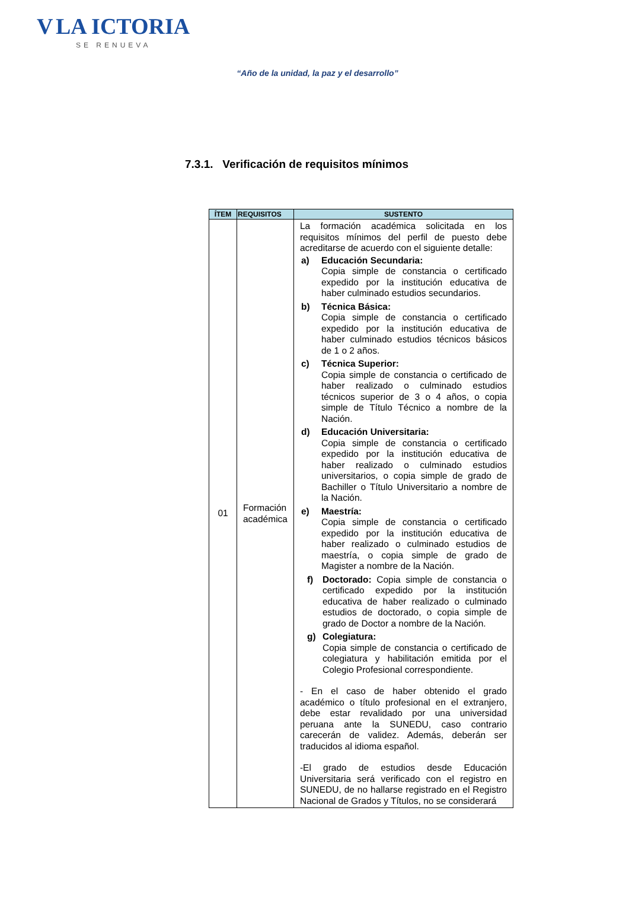V LA ICTORIA
SE RENUEVA
“Año de la unidad, la paz y el desarrollo”
7.3.1. Verificación de requisitos mínimos
| ÍTEM | REQUISITOS | SUSTENTO |
| --- | --- | --- |
| 01 | Formación académica | La formación académica solicitada en los requisitos mínimos del perfil de puesto debe acreditarse de acuerdo con el siguiente detalle: a) Educación Secundaria: Copia simple de constancia o certificado expedido por la institución educativa de haber culminado estudios secundarios. b) Técnica Básica: Copia simple de constancia o certificado expedido por la institución educativa de haber culminado estudios técnicos básicos de 1 o 2 años. c) Técnica Superior: Copia simple de constancia o certificado de haber realizado o culminado estudios técnicos superior de 3 o 4 años, o copia simple de Título Técnico a nombre de la Nación. d) Educación Universitaria: Copia simple de constancia o certificado expedido por la institución educativa de haber realizado o culminado estudios universitarios, o copia simple de grado de Bachiller o Título Universitario a nombre de la Nación. e) Maestría: Copia simple de constancia o certificado expedido por la institución educativa de haber realizado o culminado estudios de maestría, o copia simple de grado de Magister a nombre de la Nación. f) Doctorado: Copia simple de constancia o certificado expedido por la institución educativa de haber realizado o culminado estudios de doctorado, o copia simple de grado de Doctor a nombre de la Nación. g) Colegiatura: Copia simple de constancia o certificado de colegiatura y habilitación emitida por el Colegio Profesional correspondiente. - En el caso de haber obtenido el grado académico o título profesional en el extranjero, debe estar revalidado por una universidad peruana ante la SUNEDU, caso contrario carecerán de validez. Además, deberán ser traducidos al idioma español. -El grado de estudios desde Educación Universitaria será verificado con el registro en SUNEDU, de no hallarse registrado en el Registro Nacional de Grados y Títulos, no se considerará |